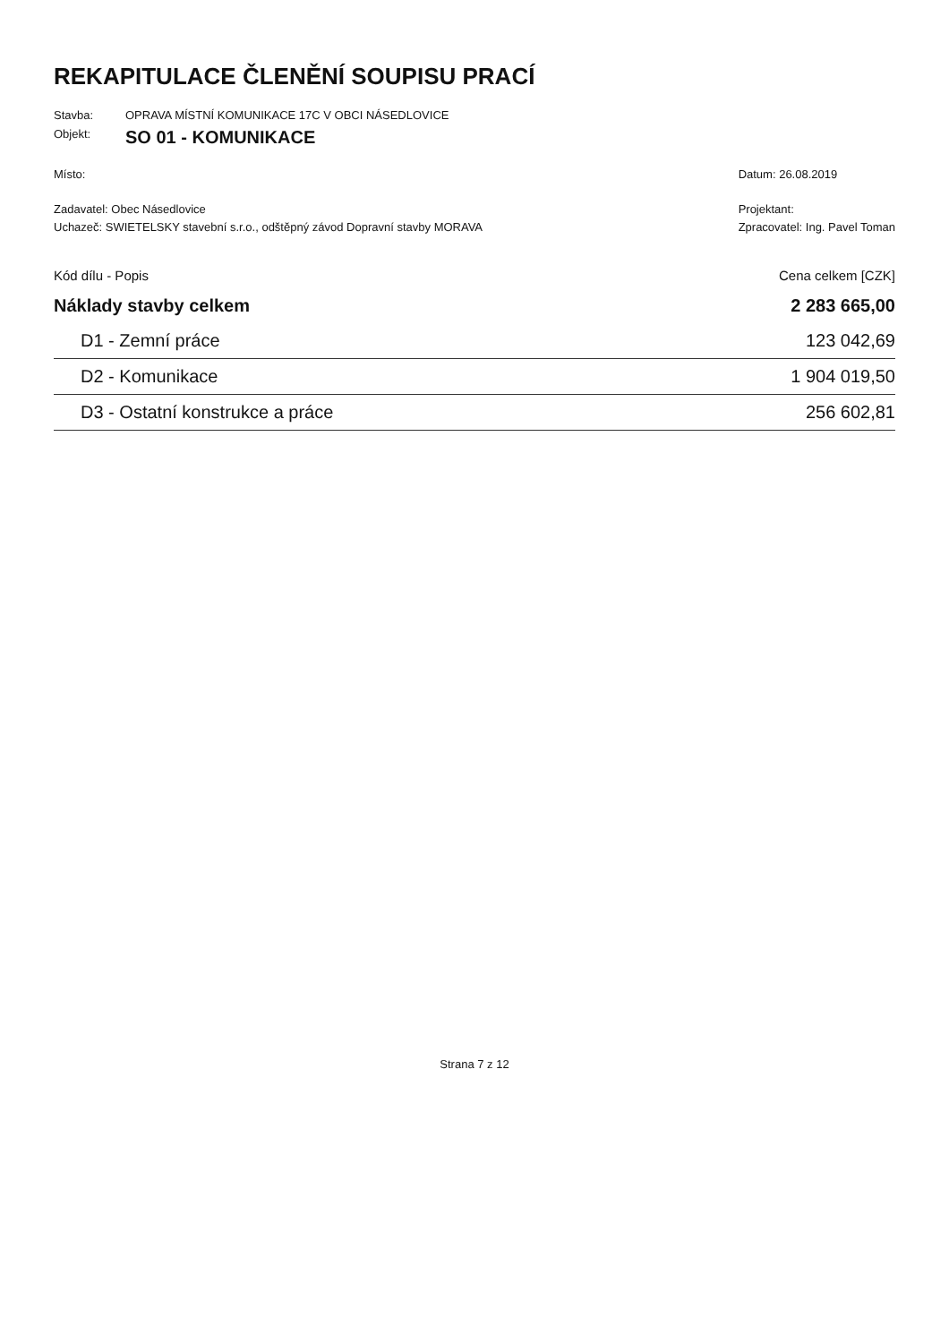REKAPITULACE ČLENĚNÍ SOUPISU PRACÍ
Stavba: OPRAVA MÍSTNÍ KOMUNIKACE 17C V OBCI NÁSEDLOVICE
Objekt: SO 01 - KOMUNIKACE
Místo:
Zadavatel: Obec Násedlovice
Uchazeč: SWIETELSKY stavební s.r.o., odštěpný závod Dopravní stavby MORAVA
Datum: 26.08.2019
Projektant:
Zpracovatel: Ing. Pavel Toman
| Kód dílu - Popis | Cena celkem [CZK] |
| --- | --- |
| Náklady stavby celkem | 2 283 665,00 |
| D1 - Zemní práce | 123 042,69 |
| D2 - Komunikace | 1 904 019,50 |
| D3 - Ostatní konstrukce a práce | 256 602,81 |
Strana 7 z 12